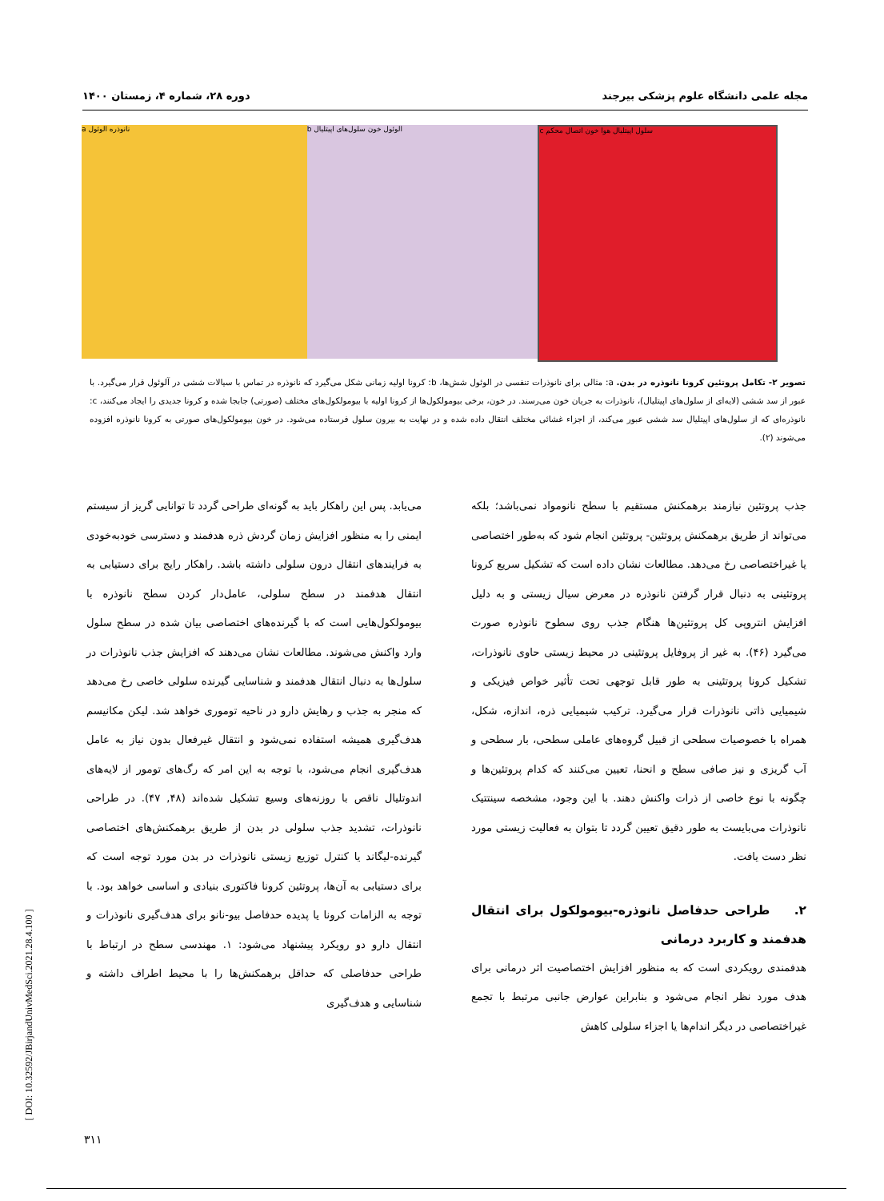مجله علمی دانشگاه علوم پزشکی بیرجند دوره ۲۸، شماره ۴، زمستان ۱۴۰۰
a نانوذره الوئول b الوئول خون سلول‌های اپیتلیال c سلول اپیتلیال هوا خون اتصال محکم
تصویر ۲- تکامل پروتئین کرونا نانوذره در بدن. a: مثالی برای نانوذرات تنفسی در الوئول شش‌ها، b: کرونا اولیه زمانی شکل می‌گیرد که نانوذره در تماس با سیالات ششی در آلوئول قرار می‌گیرد. با عبور از سد ششی (لایه‌ای از سلول‌های اپیتلیال)، نانوذرات به جریان خون می‌رسند. در خون، برخی بیومولکول‌ها از کرونا اولیه با بیومولکول‌های مختلف (صورتی) جابجا شده و کرونا جدیدی را ایجاد می‌کنند، c: نانوذره‌ای که از سلول‌های اپیتلیال سد ششی عبور می‌کند، از اجزاء غشائی مختلف انتقال داده شده و در نهایت به بیرون سلول فرستاده می‌شود. در خون بیومولکول‌های صورتی به کرونا نانوذره افزوده می‌شوند (۲).
جذب پروتئین نیازمند برهمکنش مستقیم با سطح نانومواد نمی‌باشد؛ بلکه می‌تواند از طریق برهمکنش پروتئین- پروتئین انجام شود که به‌طور اختصاصی یا غیراختصاصی رخ می‌دهد. مطالعات نشان داده است که تشکیل سریع کرونا پروتئینی به دنبال قرار گرفتن نانوذره در معرض سیال زیستی و به دلیل افزایش انتروپی کل پروتئین‌ها هنگام جذب روی سطوح نانوذره صورت می‌گیرد (۴۶). به غیر از پروفایل پروتئینی در محیط زیستی حاوی نانوذرات، تشکیل کرونا پروتئینی به طور قابل توجهی تحت تأثیر خواص فیزیکی و شیمیایی ذاتی نانوذرات قرار می‌گیرد. ترکیب شیمیایی ذره، اندازه، شکل، همراه با خصوصیات سطحی از قبیل گروه‌های عاملی سطحی، بار سطحی و آب گریزی و نیز صافی سطح و انحنا، تعیین می‌کنند که کدام پروتئین‌ها و چگونه با نوع خاصی از ذرات واکنش دهند. با این وجود، مشخصه سینتتیک نانوذرات می‌بایست به طور دقیق تعیین گردد تا بتوان به فعالیت زیستی مورد نظر دست یافت.
۲. طراحی حدفاصل نانوذره-بیومولکول برای انتقال هدفمند و کاربرد درمانی
هدفمندی رویکردی است که به منظور افزایش اختصاصیت اثر درمانی برای هدف مورد نظر انجام می‌شود و بنابراین عوارض جانبی مرتبط با تجمع غیراختصاصی در دیگر اندام‌ها یا اجزاء سلولی کاهش
می‌یابد. پس این راهکار باید به گونه‌ای طراحی گردد تا توانایی گریز از سیستم ایمنی را به منظور افزایش زمان گردش ذره هدفمند و دسترسی خودبه‌خودی به فرایندهای انتقال درون سلولی داشته باشد. راهکار رایج برای دستیابی به انتقال هدفمند در سطح سلولی، عامل‌دار کردن سطح نانوذره با بیومولکول‌هایی است که با گیرنده‌های اختصاصی بیان شده در سطح سلول وارد واکنش می‌شوند. مطالعات نشان می‌دهند که افزایش جذب نانوذرات در سلول‌ها به دنبال انتقال هدفمند و شناسایی گیرنده سلولی خاصی رخ می‌دهد که منجر به جذب و رهایش دارو در ناحیه توموری خواهد شد. لیکن مکانیسم هدف‌گیری همیشه استفاده نمی‌شود و انتقال غیرفعال بدون نیاز به عامل هدف‌گیری انجام می‌شود، با توجه به این امر که رگ‌های تومور از لایه‌های اندوتلیال ناقص با روزنه‌های وسیع تشکیل شده‌اند (۴۸, ۴۷). در طراحی نانوذرات، تشدید جذب سلولی در بدن از طریق برهمکنش‌های اختصاصی گیرنده-لیگاند یا کنترل توزیع زیستی نانوذرات در بدن مورد توجه است که برای دستیابی به آن‌ها، پروتئین کرونا فاکتوری بنیادی و اساسی خواهد بود. با توجه به الزامات کرونا یا پدیده حدفاصل بیو-نانو برای هدف‌گیری نانوذرات و انتقال دارو دو رویکرد پیشنهاد می‌شود: ۱. مهندسی سطح در ارتباط با طراحی حدفاصلی که حداقل برهمکنش‌ها را با محیط اطراف داشته و شناسایی و هدف‌گیری
۳۱۱
[ DOI: 10.32592/JBirjandUnivMedSci.2021.28.4.100 ]